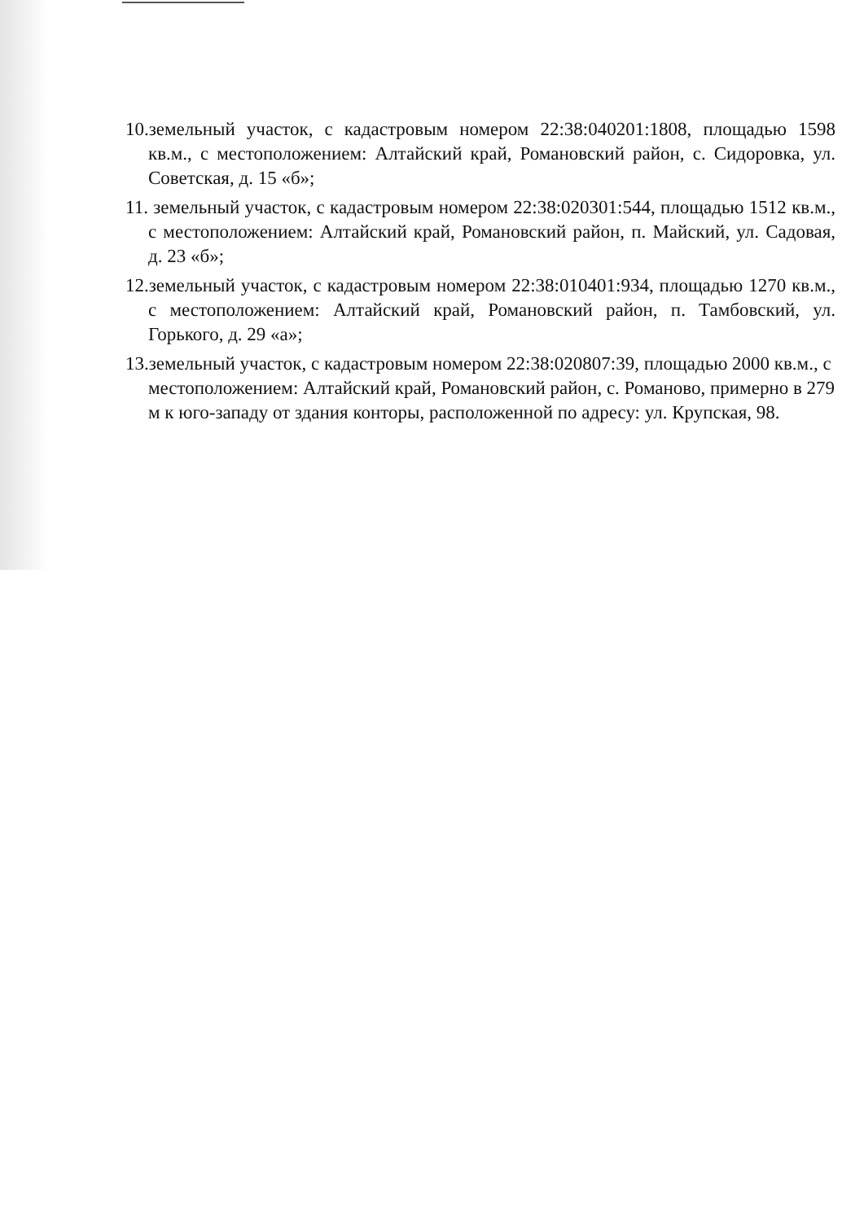10.земельный участок, с кадастровым номером 22:38:040201:1808, площадью 1598 кв.м., с местоположением: Алтайский край, Романовский район, с. Сидоровка, ул. Советская, д. 15 «б»;
11. земельный участок, с кадастровым номером 22:38:020301:544, площадью 1512 кв.м., с местоположением: Алтайский край, Романовский район, п. Майский, ул. Садовая, д. 23 «б»;
12.земельный участок, с кадастровым номером 22:38:010401:934, площадью 1270 кв.м., с местоположением: Алтайский край, Романовский район, п. Тамбовский, ул. Горького, д. 29 «а»;
13.земельный участок, с кадастровым номером 22:38:020807:39, площадью 2000 кв.м., с местоположением: Алтайский край, Романовский район, с. Романово, примерно в 279 м к юго-западу от здания конторы, расположенной по адресу: ул. Крупская, 98.